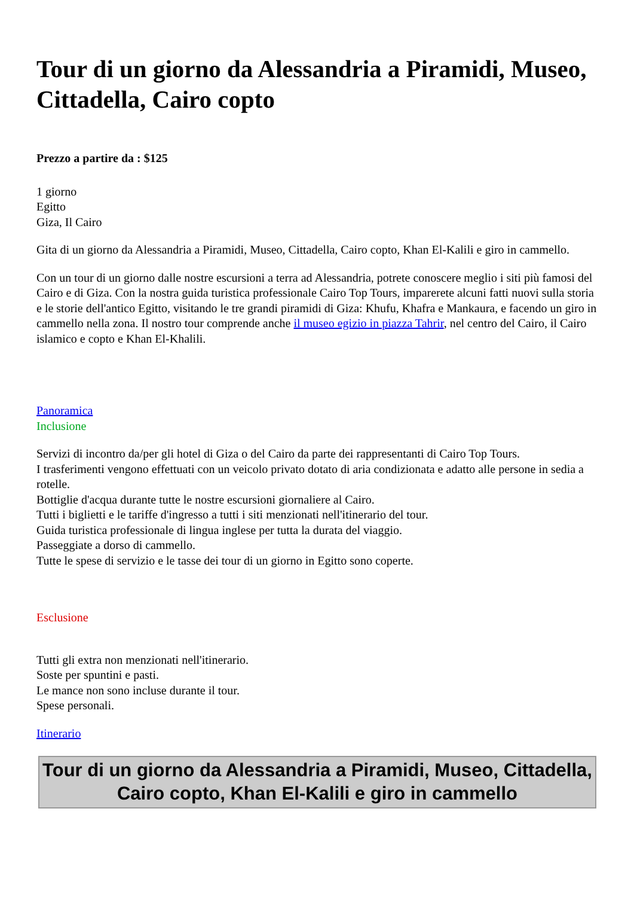Tour di un giorno da Alessandria a Piramidi, Museo, Cittadella, Cairo copto
Prezzo a partire da : $125
1 giorno
Egitto
Giza, Il Cairo
Gita di un giorno da Alessandria a Piramidi, Museo, Cittadella, Cairo copto, Khan El-Kalili e giro in cammello.
Con un tour di un giorno dalle nostre escursioni a terra ad Alessandria, potrete conoscere meglio i siti più famosi del Cairo e di Giza. Con la nostra guida turistica professionale Cairo Top Tours, imparerete alcuni fatti nuovi sulla storia e le storie dell'antico Egitto, visitando le tre grandi piramidi di Giza: Khufu, Khafra e Mankaura, e facendo un giro in cammello nella zona. Il nostro tour comprende anche il museo egizio in piazza Tahrir, nel centro del Cairo, il Cairo islamico e copto e Khan El-Khalili.
Panoramica
Inclusione
Servizi di incontro da/per gli hotel di Giza o del Cairo da parte dei rappresentanti di Cairo Top Tours.
I trasferimenti vengono effettuati con un veicolo privato dotato di aria condizionata e adatto alle persone in sedia a rotelle.
Bottiglie d'acqua durante tutte le nostre escursioni giornaliere al Cairo.
Tutti i biglietti e le tariffe d'ingresso a tutti i siti menzionati nell'itinerario del tour.
Guida turistica professionale di lingua inglese per tutta la durata del viaggio.
Passeggiate a dorso di cammello.
Tutte le spese di servizio e le tasse dei tour di un giorno in Egitto sono coperte.
Esclusione
Tutti gli extra non menzionati nell'itinerario.
Soste per spuntini e pasti.
Le mance non sono incluse durante il tour.
Spese personali.
Itinerario
Tour di un giorno da Alessandria a Piramidi, Museo, Cittadella, Cairo copto, Khan El-Kalili e giro in cammello